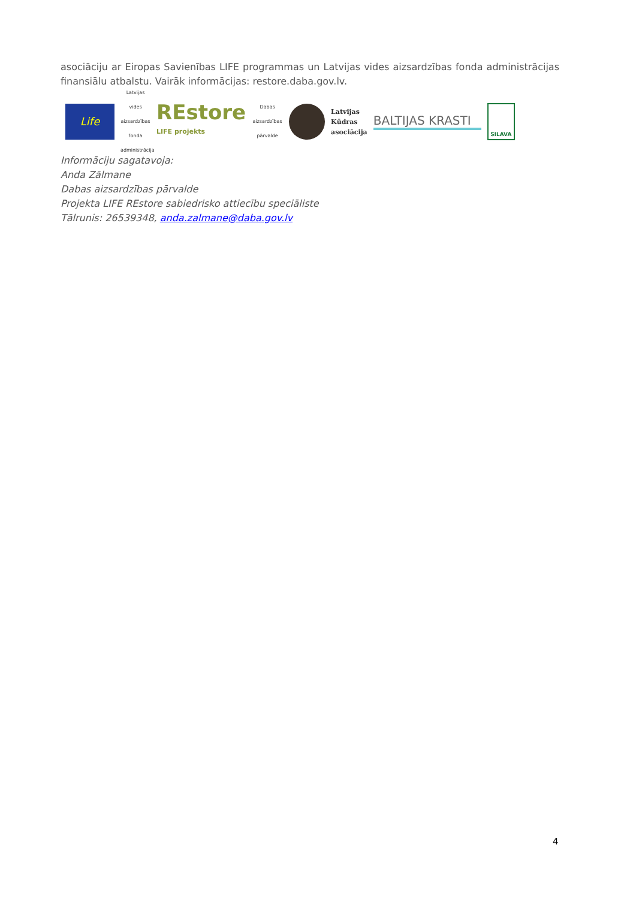asociāciju ar Eiropas Savienības LIFE programmas un Latvijas vides aizsardzības fonda administrācijas finansiālu atbalstu. Vairāk informācijas: restore.daba.gov.lv.
Life
Latvijas vides aizsardzības fonda administrācija
REstore
LIFE projekts
Dabas aizsardzības pārvalde
Latvijas
Kūdras
asociācija
BALTIJAS KRASTI
SILAVA
Informāciju sagatavoja:
Anda Zālmane
Dabas aizsardzības pārvalde
Projekta LIFE REstore sabiedrisko attiecību speciāliste
Tālrunis: 26539348, anda.zalmane@daba.gov.lv
4